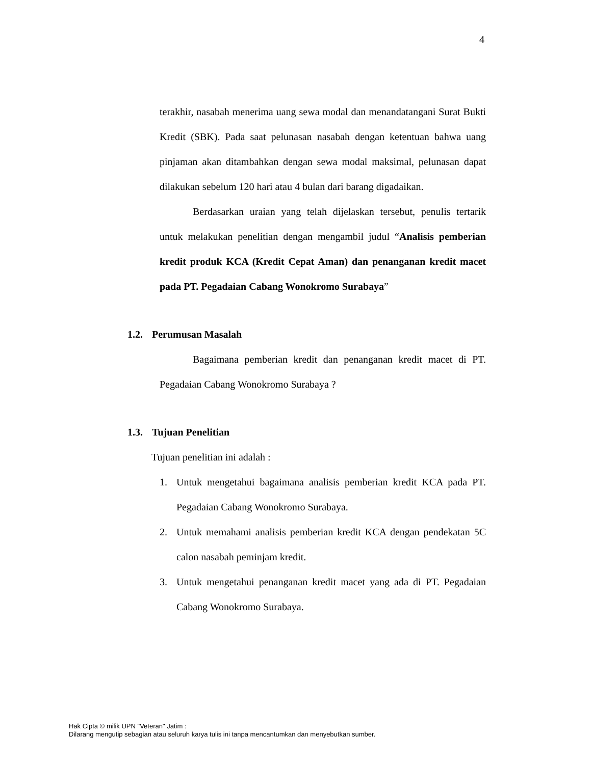4
terakhir, nasabah menerima uang sewa modal dan menandatangani Surat Bukti Kredit (SBK). Pada saat pelunasan nasabah dengan ketentuan bahwa uang pinjaman akan ditambahkan dengan sewa modal maksimal, pelunasan dapat dilakukan sebelum 120 hari atau 4 bulan dari barang digadaikan.
Berdasarkan uraian yang telah dijelaskan tersebut, penulis tertarik untuk melakukan penelitian dengan mengambil judul “Analisis pemberian kredit produk KCA (Kredit Cepat Aman) dan penanganan kredit macet pada PT. Pegadaian Cabang Wonokromo Surabaya”
1.2. Perumusan Masalah
Bagaimana pemberian kredit dan penanganan kredit macet di PT. Pegadaian Cabang Wonokromo Surabaya ?
1.3. Tujuan Penelitian
Tujuan penelitian ini adalah :
1. Untuk mengetahui bagaimana analisis pemberian kredit KCA pada PT. Pegadaian Cabang Wonokromo Surabaya.
2. Untuk memahami analisis pemberian kredit KCA dengan pendekatan 5C calon nasabah peminjam kredit.
3. Untuk mengetahui penanganan kredit macet yang ada di PT. Pegadaian Cabang Wonokromo Surabaya.
Hak Cipta © milik UPN "Veteran" Jatim :
Dilarang mengutip sebagian atau seluruh karya tulis ini tanpa mencantumkan dan menyebutkan sumber.